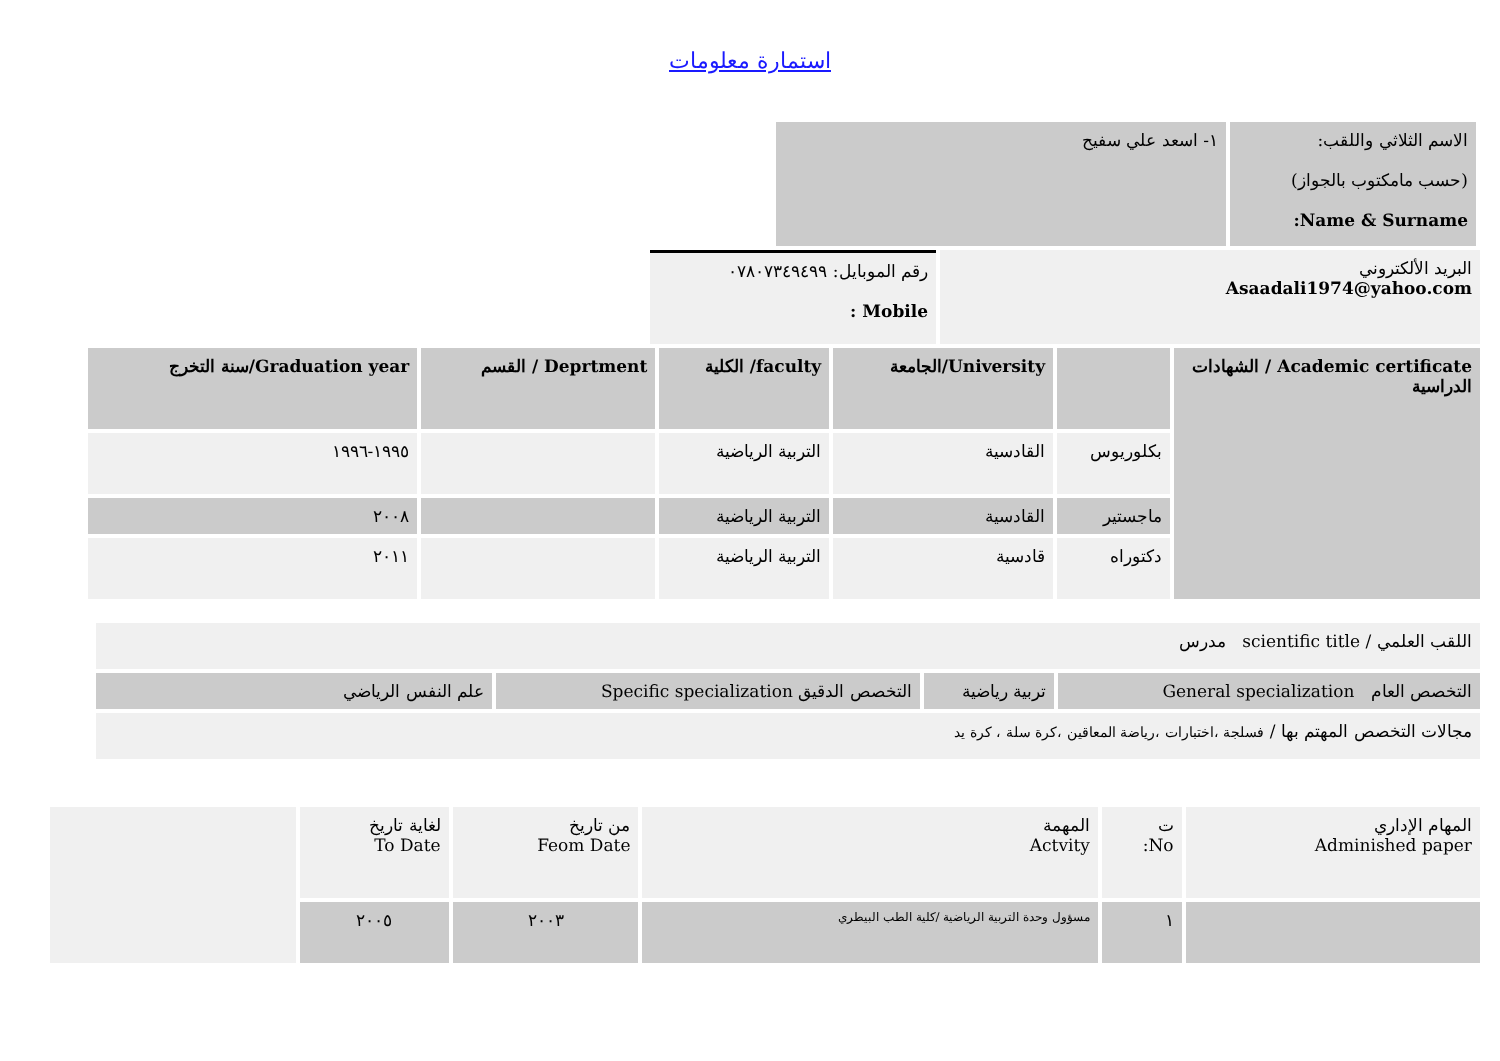استمارة معلومات
| الاسم الثلاثي واللقب: (حسب مامكتوب بالجواز) Name & Surname: | ١- اسعد علي سفيح |
| البريد الألكتروني Asaadali1974@yahoo.com | رقم الموبايل: ٠٧٨٠٧٣٤٩٤٩٩ Mobile : |
| Academic certificate / الشهادات الدراسية | | University/الجامعة | faculty/ الكلية | Deprtment / القسم | Graduation year/سنة التخرج |
| | بكلوريوس | القادسية | التربية الرياضية | | ١٩٩٥-١٩٩٦ |
| | ماجستير | القادسية | التربية الرياضية | | ٢٠٠٨ |
| | دكتوراه | قادسية | التربية الرياضية | | ٢٠١١ |
| اللقب العلمي / scientific title مدرس |
| التخصص العام General specialization | تربية رياضية | التخصص الدقيق Specific specialization | علم النفس الرياضي |
| مجالات التخصص المهتم بها / فسلجة ،اختبارات ،رياضة المعاقين ،كرة سلة ، كرة يد |
| المهام الإداري Adminished paper | ت No: | المهمة Actvity | من تاريخ Feom Date | لغاية تاريخ To Date | |
| | ١ | مسؤول وحدة التربية الرياضية /كلية الطب البيطري | ٢٠٠٣ | ٢٠٠٥ | |